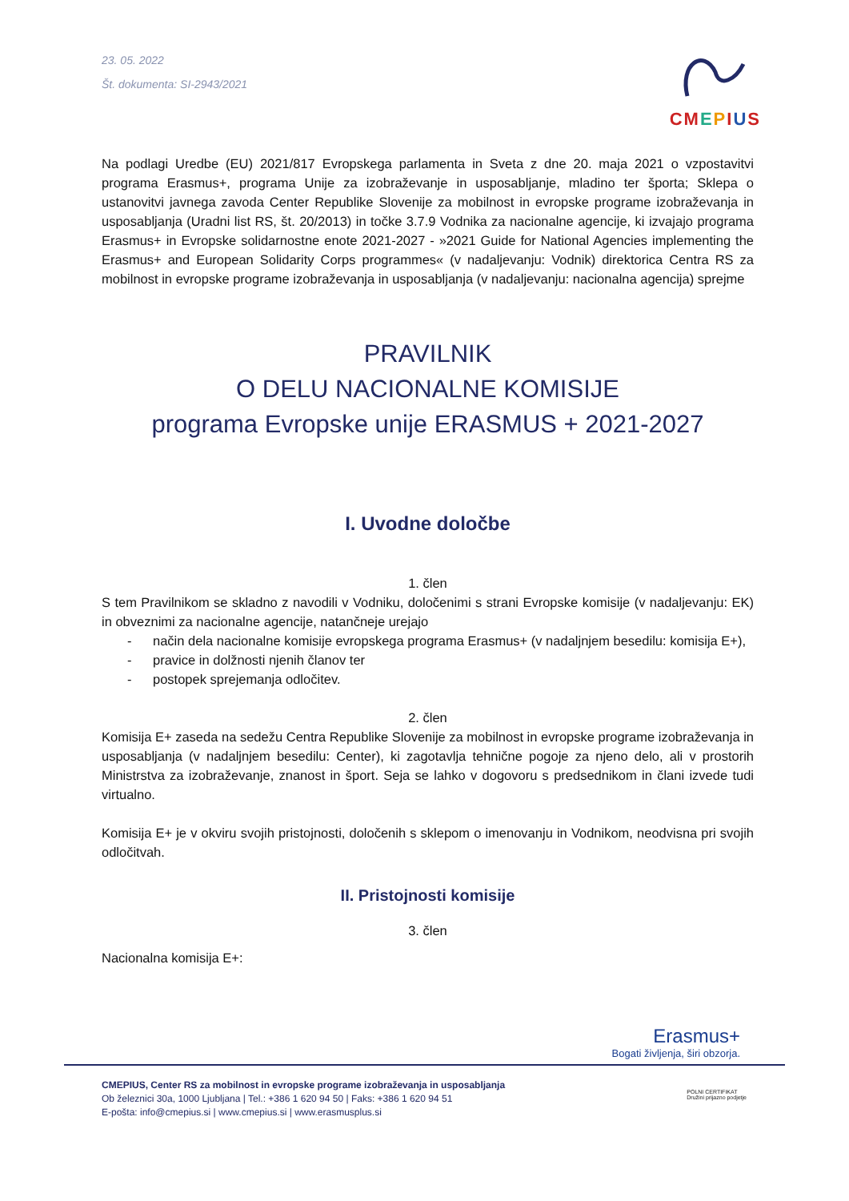23. 05. 2022
Št. dokumenta: SI-2943/2021
CMEPIUS
Na podlagi Uredbe (EU) 2021/817 Evropskega parlamenta in Sveta z dne 20. maja 2021 o vzpostavitvi programa Erasmus+, programa Unije za izobraževanje in usposabljanje, mladino ter športa; Sklepa o ustanovitvi javnega zavoda Center Republike Slovenije za mobilnost in evropske programe izobraževanja in usposabljanja (Uradni list RS, št. 20/2013) in točke 3.7.9 Vodnika za nacionalne agencije, ki izvajajo programa Erasmus+ in Evropske solidarnostne enote 2021-2027 - »2021 Guide for National Agencies implementing the Erasmus+ and European Solidarity Corps programmes« (v nadaljevanju: Vodnik) direktorica Centra RS za mobilnost in evropske programe izobraževanja in usposabljanja (v nadaljevanju: nacionalna agencija) sprejme
PRAVILNIK
O DELU NACIONALNE KOMISIJE
programa Evropske unije ERASMUS + 2021-2027
I. Uvodne določbe
1. člen
S tem Pravilnikom se skladno z navodili v Vodniku, določenimi s strani Evropske komisije (v nadaljevanju: EK) in obveznimi za nacionalne agencije, natančneje urejajo
- način dela nacionalne komisije evropskega programa Erasmus+ (v nadaljnjem besedilu: komisija E+),
- pravice in dolžnosti njenih članov ter
- postopek sprejemanja odločitev.
2. člen
Komisija E+ zaseda na sedežu Centra Republike Slovenije za mobilnost in evropske programe izobraževanja in usposabljanja (v nadaljnjem besedilu: Center), ki zagotavlja tehnične pogoje za njeno delo, ali v prostorih Ministrstva za izobraževanje, znanost in šport. Seja se lahko v dogovoru s predsednikom in člani izvede tudi virtualno.
Komisija E+ je v okviru svojih pristojnosti, določenih s sklepom o imenovanju in Vodnikom, neodvisna pri svojih odločitvah.
II. Pristojnosti komisije
3. člen
Nacionalna komisija E+:
Erasmus+
Bogati življenja, širi obzorja.
CMEPIUS, Center RS za mobilnost in evropske programe izobraževanja in usposabljanja
Ob železnici 30a, 1000 Ljubljana | Tel.: +386 1 620 94 50 | Faks: +386 1 620 94 51
E-pošta: info@cmepius.si | www.cmepius.si | www.erasmusplus.si
POLNI CERTIFIKAT
Družini prijazno podjetje